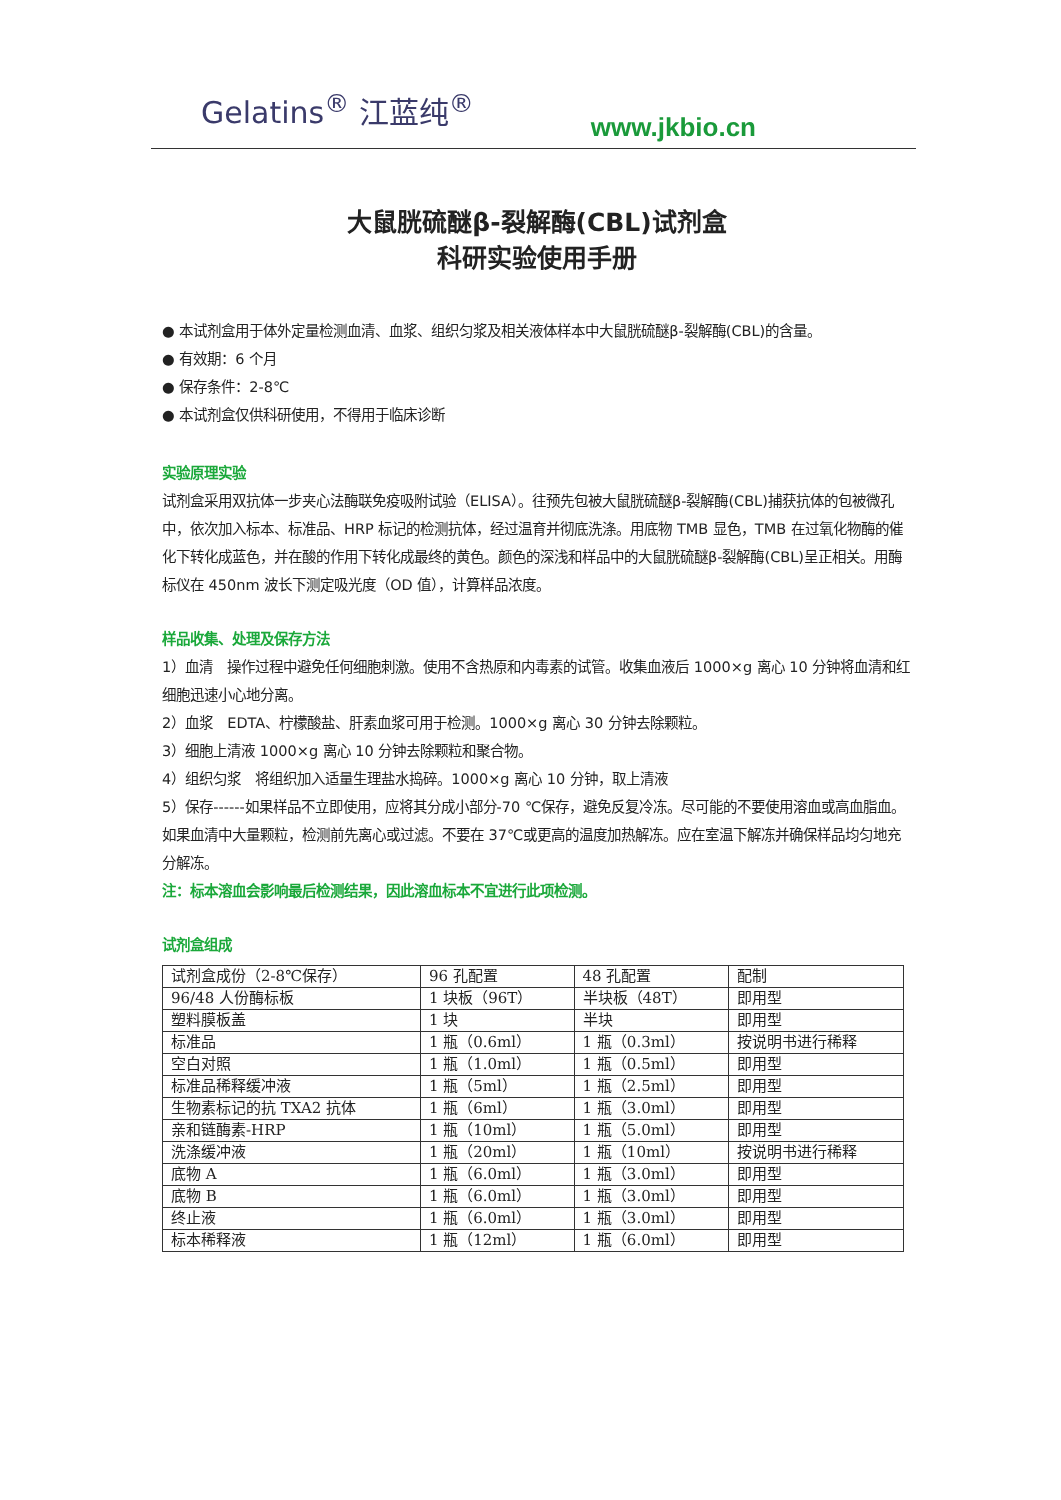Gelatins<sup>®</sup> 江蓝纯<sup>®</sup>
www.jkbio.cn
大鼠胱硫醚β-裂解酶(CBL)试剂盒
科研实验使用手册
● 本试剂盒用于体外定量检测血清、血浆、组织匀浆及相关液体样本中大鼠胱硫醚β-裂解酶(CBL)的含量。
● 有效期：6 个月
● 保存条件：2-8℃
● 本试剂盒仅供科研使用，不得用于临床诊断
实验原理实验
试剂盒采用双抗体一步夹心法酶联免疫吸附试验（ELISA）。往预先包被大鼠胱硫醚β-裂解酶(CBL)捕获抗体的包被微孔中，依次加入标本、标准品、HRP 标记的检测抗体，经过温育并彻底洗涤。用底物 TMB 显色，TMB 在过氧化物酶的催化下转化成蓝色，并在酸的作用下转化成最终的黄色。颜色的深浅和样品中的大鼠胱硫醚β-裂解酶(CBL)呈正相关。用酶标仪在 450nm 波长下测定吸光度（OD 值），计算样品浓度。
样品收集、处理及保存方法
1）血清　操作过程中避免任何细胞刺激。使用不含热原和内毒素的试管。收集血液后 1000×g 离心 10 分钟将血清和红细胞迅速小心地分离。
2）血浆　EDTA、柠檬酸盐、肝素血浆可用于检测。1000×g 离心 30 分钟去除颗粒。
3）细胞上清液 1000×g 离心 10 分钟去除颗粒和聚合物。
4）组织匀浆　将组织加入适量生理盐水捣碎。1000×g 离心 10 分钟，取上清液
5）保存------如果样品不立即使用，应将其分成小部分-70 ℃保存，避免反复冷冻。尽可能的不要使用溶血或高血脂血。如果血清中大量颗粒，检测前先离心或过滤。不要在 37℃或更高的温度加热解冻。应在室温下解冻并确保样品均匀地充分解冻。
注：标本溶血会影响最后检测结果，因此溶血标本不宜进行此项检测。
试剂盒组成
| 试剂盒成份（2-8℃保存） | 96 孔配置 | 48 孔配置 | 配制 |
| 96/48 人份酶标板 | 1 块板（96T） | 半块板（48T） | 即用型 |
| 塑料膜板盖 | 1 块 | 半块 | 即用型 |
| 标准品 | 1 瓶（0.6ml） | 1 瓶（0.3ml） | 按说明书进行稀释 |
| 空白对照 | 1 瓶（1.0ml） | 1 瓶（0.5ml） | 即用型 |
| 标准品稀释缓冲液 | 1 瓶（5ml） | 1 瓶（2.5ml） | 即用型 |
| 生物素标记的抗 TXA2 抗体 | 1 瓶（6ml） | 1 瓶（3.0ml） | 即用型 |
| 亲和链酶素-HRP | 1 瓶（10ml） | 1 瓶（5.0ml） | 即用型 |
| 洗涤缓冲液 | 1 瓶（20ml） | 1 瓶（10ml） | 按说明书进行稀释 |
| 底物 A | 1 瓶（6.0ml） | 1 瓶（3.0ml） | 即用型 |
| 底物 B | 1 瓶（6.0ml） | 1 瓶（3.0ml） | 即用型 |
| 终止液 | 1 瓶（6.0ml） | 1 瓶（3.0ml） | 即用型 |
| 标本稀释液 | 1 瓶（12ml） | 1 瓶（6.0ml） | 即用型 |